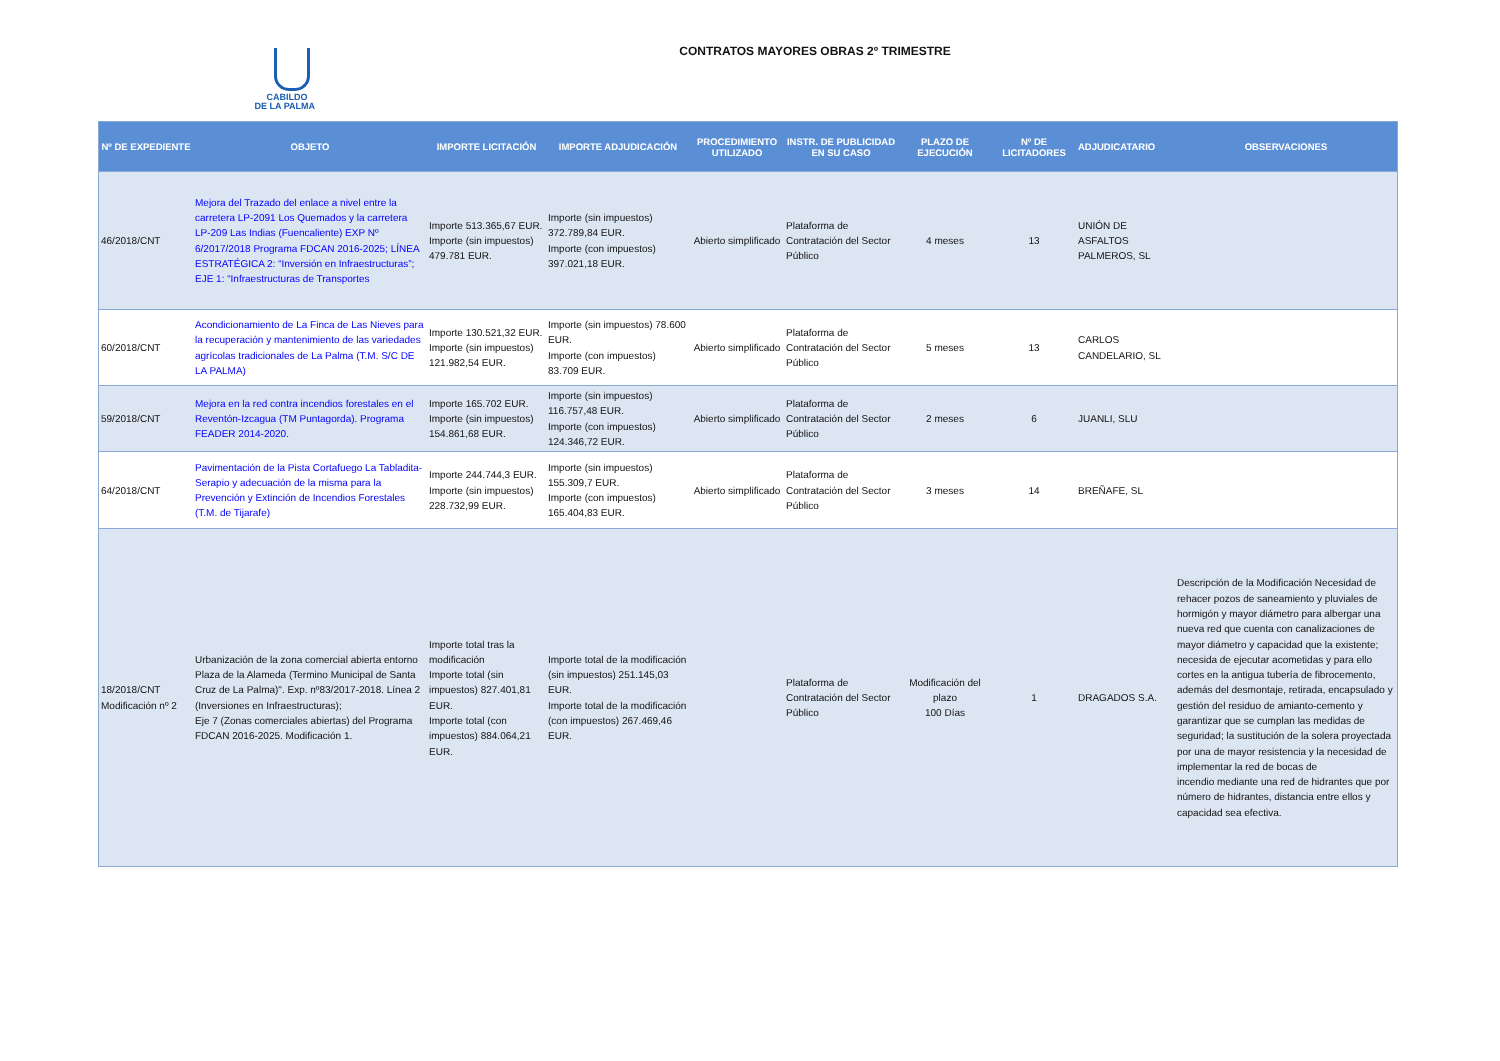CABILDO
DE LA PALMA
CONTRATOS MAYORES OBRAS 2º TRIMESTRE
| Nº DE EXPEDIENTE | OBJETO | IMPORTE LICITACIÓN | IMPORTE ADJUDICACIÓN | PROCEDIMIENTO UTILIZADO | INSTR. DE PUBLICIDAD EN SU CASO | PLAZO DE EJECUCIÓN | Nº DE LICITADORES | ADJUDICATARIO | OBSERVACIONES |
| --- | --- | --- | --- | --- | --- | --- | --- | --- | --- |
| 46/2018/CNT | Mejora del Trazado del enlace a nivel entre la carretera LP-2091 Los Quemados y la carretera LP-209 Las Indias (Fuencaliente) EXP Nº 6/2017/2018 Programa FDCAN 2016-2025; LÍNEA ESTRATÉGICA 2: “Inversión en Infraestructuras”; EJE 1: “Infraestructuras de Transportes | Importe 513.365,67 EUR. Importe (sin impuestos) 479.781 EUR. | Importe (sin impuestos) 372.789,84 EUR. Importe (con impuestos) 397.021,18 EUR. | Abierto simplificado | Plataforma de Contratación del Sector Público | 4 meses | 13 | UNIÓN DE ASFALTOS PALMEROS, SL | |
| 60/2018/CNT | Acondicionamiento de La Finca de Las Nieves para la recuperación y mantenimiento de las variedades agrícolas tradicionales de La Palma (T.M. S/C DE LA PALMA) | Importe 130.521,32 EUR. Importe (sin impuestos) 121.982,54 EUR. | Importe (sin impuestos) 78.600 EUR. Importe (con impuestos) 83.709 EUR. | Abierto simplificado | Plataforma de Contratación del Sector Público | 5 meses | 13 | CARLOS CANDELARIO, SL | |
| 59/2018/CNT | Mejora en la red contra incendios forestales en el Reventón-Izcagua (TM Puntagorda). Programa FEADER 2014-2020. | Importe 165.702 EUR. Importe (sin impuestos) 154.861,68 EUR. | Importe (sin impuestos) 116.757,48 EUR. Importe (con impuestos) 124.346,72 EUR. | Abierto simplificado | Plataforma de Contratación del Sector Público | 2 meses | 6 | JUANLI, SLU | |
| 64/2018/CNT | Pavimentación de la Pista Cortafuego La Tabladita-Serapio y adecuación de la misma para la Prevención y Extinción de Incendios Forestales (T.M. de Tijarafe) | Importe 244.744,3 EUR. Importe (sin impuestos) 228.732,99 EUR. | Importe (sin impuestos) 155.309,7 EUR. Importe (con impuestos) 165.404,83 EUR. | Abierto simplificado | Plataforma de Contratación del Sector Público | 3 meses | 14 | BREÑAFE, SL | |
| 18/2018/CNT Modificación nº 2 | Urbanización de la zona comercial abierta entorno Plaza de la Alameda (Termino Municipal de Santa Cruz de La Palma)". Exp. nº83/2017-2018. Línea 2 (Inversiones en Infraestructuras); Eje 7 (Zonas comerciales abiertas) del Programa FDCAN 2016-2025. Modificación 1. | Importe total tras la modificación Importe total (sin impuestos) 827.401,81 EUR. Importe total (con impuestos) 884.064,21 EUR. | Importe total de la modificación (sin impuestos) 251.145,03 EUR. Importe total de la modificación (con impuestos) 267.469,46 EUR. | | Plataforma de Contratación del Sector Público | Modificación del plazo 100 Días | 1 | DRAGADOS S.A. | Descripción de la Modificación Necesidad de rehacer pozos de saneamiento y pluviales de hormigón y mayor diámetro para albergar una nueva red que cuenta con canalizaciones de mayor diámetro y capacidad que la existente; necesida de ejecutar acometidas y para ello cortes en la antigua tubería de fibrocemento, además del desmontaje, retirada, encapsulado y gestión del residuo de amianto-cemento y garantizar que se cumplan las medidas de seguridad; la sustitución de la solera proyectada por una de mayor resistencia y la necesidad de implementar la red de bocas de incendio mediante una red de hidrantes que por número de hidrantes, distancia entre ellos y capacidad sea efectiva. |